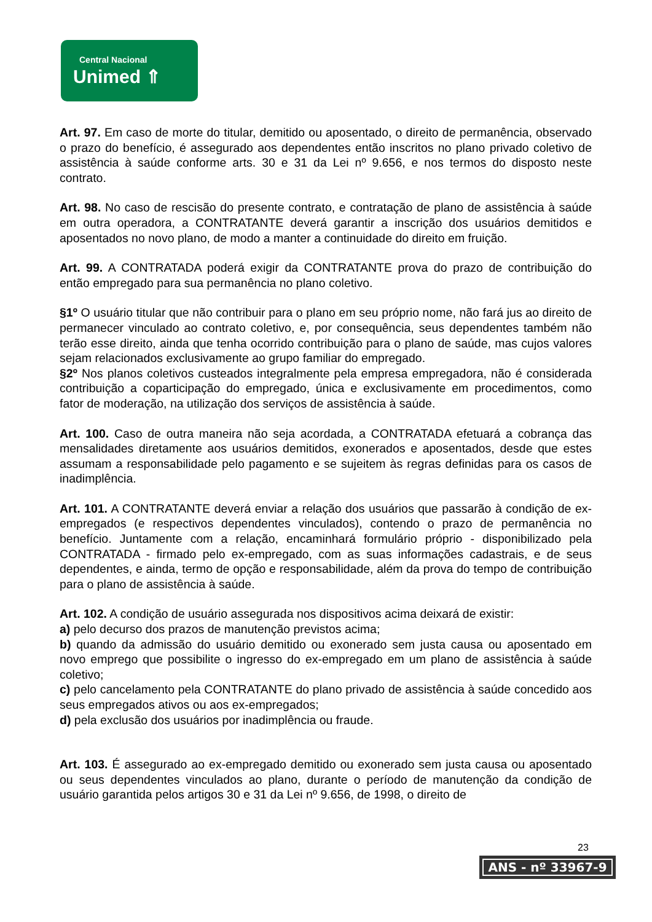Central Nacional
Unimed ⇑
Art. 97. Em caso de morte do titular, demitido ou aposentado, o direito de permanência, observado o prazo do benefício, é assegurado aos dependentes então inscritos no plano privado coletivo de assistência à saúde conforme arts. 30 e 31 da Lei nº 9.656, e nos termos do disposto neste contrato.
Art. 98. No caso de rescisão do presente contrato, e contratação de plano de assistência à saúde em outra operadora, a CONTRATANTE deverá garantir a inscrição dos usuários demitidos e aposentados no novo plano, de modo a manter a continuidade do direito em fruição.
Art. 99. A CONTRATADA poderá exigir da CONTRATANTE prova do prazo de contribuição do então empregado para sua permanência no plano coletivo.
§1º O usuário titular que não contribuir para o plano em seu próprio nome, não fará jus ao direito de permanecer vinculado ao contrato coletivo, e, por consequência, seus dependentes também não terão esse direito, ainda que tenha ocorrido contribuição para o plano de saúde, mas cujos valores sejam relacionados exclusivamente ao grupo familiar do empregado.
§2º Nos planos coletivos custeados integralmente pela empresa empregadora, não é considerada contribuição a coparticipação do empregado, única e exclusivamente em procedimentos, como fator de moderação, na utilização dos serviços de assistência à saúde.
Art. 100. Caso de outra maneira não seja acordada, a CONTRATADA efetuará a cobrança das mensalidades diretamente aos usuários demitidos, exonerados e aposentados, desde que estes assumam a responsabilidade pelo pagamento e se sujeitem às regras definidas para os casos de inadimplência.
Art. 101. A CONTRATANTE deverá enviar a relação dos usuários que passarão à condição de ex-empregados (e respectivos dependentes vinculados), contendo o prazo de permanência no benefício. Juntamente com a relação, encaminhará formulário próprio - disponibilizado pela CONTRATADA - firmado pelo ex-empregado, com as suas informações cadastrais, e de seus dependentes, e ainda, termo de opção e responsabilidade, além da prova do tempo de contribuição para o plano de assistência à saúde.
Art. 102. A condição de usuário assegurada nos dispositivos acima deixará de existir:
a) pelo decurso dos prazos de manutenção previstos acima;
b) quando da admissão do usuário demitido ou exonerado sem justa causa ou aposentado em novo emprego que possibilite o ingresso do ex-empregado em um plano de assistência à saúde coletivo;
c) pelo cancelamento pela CONTRATANTE do plano privado de assistência à saúde concedido aos seus empregados ativos ou aos ex-empregados;
d) pela exclusão dos usuários por inadimplência ou fraude.
Art. 103. É assegurado ao ex-empregado demitido ou exonerado sem justa causa ou aposentado ou seus dependentes vinculados ao plano, durante o período de manutenção da condição de usuário garantida pelos artigos 30 e 31 da Lei nº 9.656, de 1998, o direito de
23
ANS - nº 33967-9